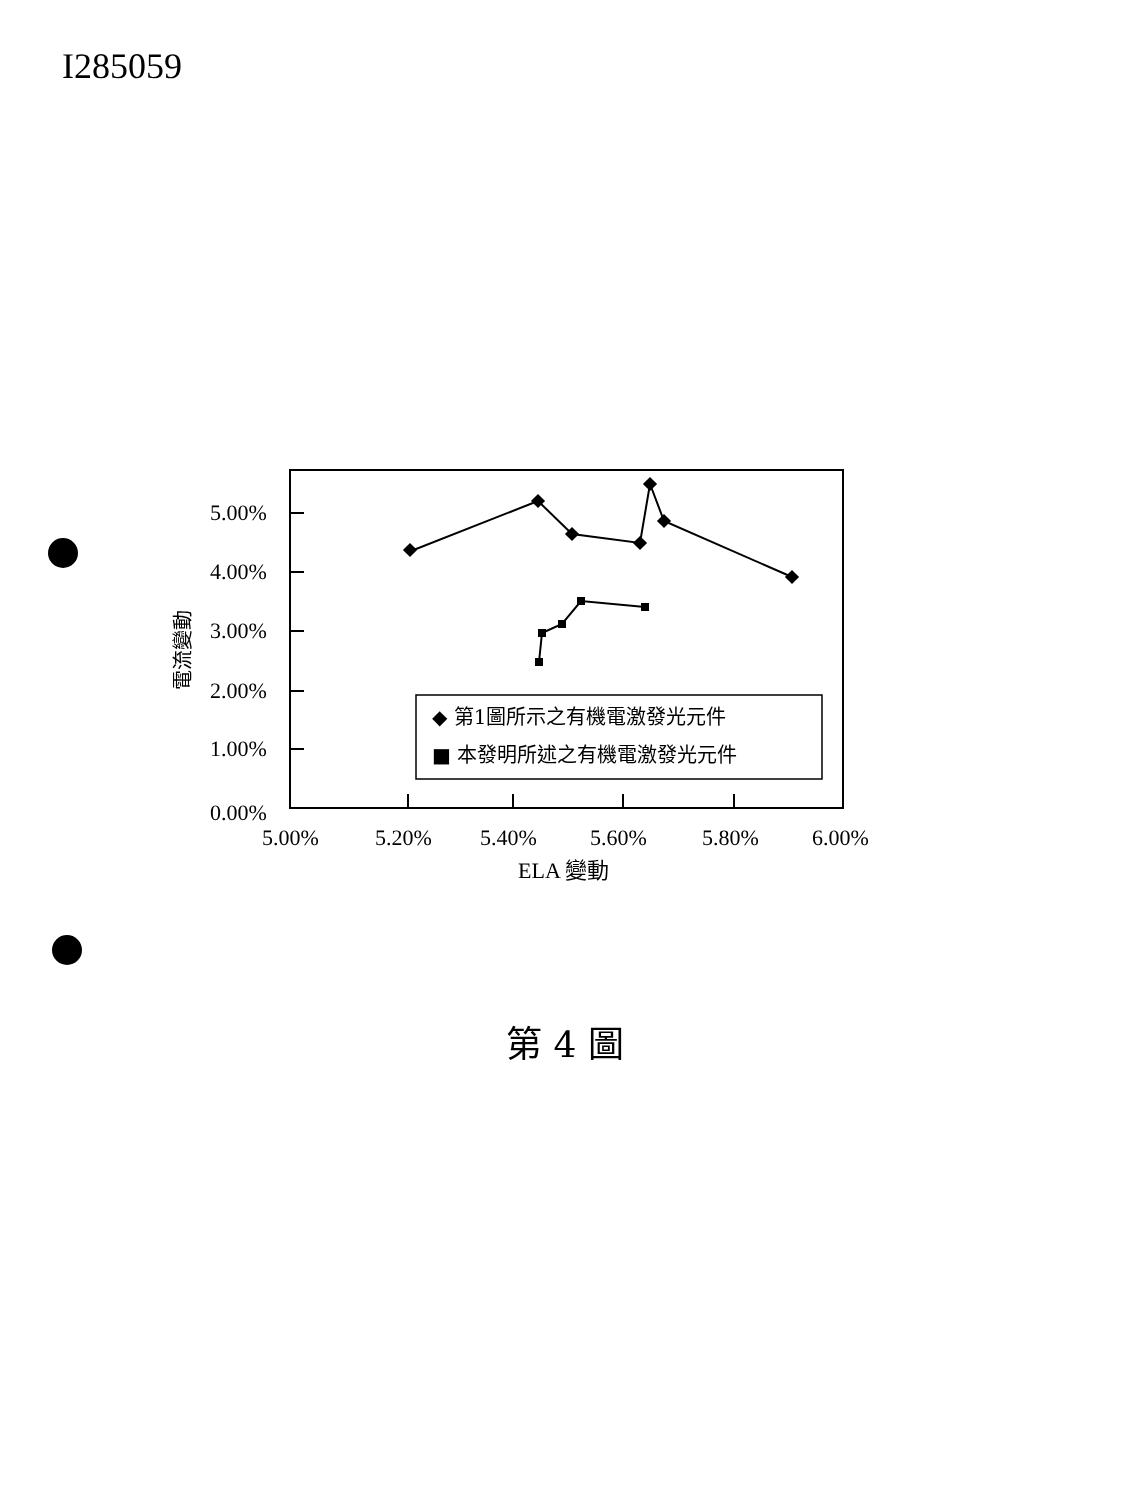I285059
5.00%
4.00%
3.00%
2.00%
1.00%
0.00%
5.00%
5.20%
5.40%
5.60%
5.80%
6.00%
ELA 變動
電流變動
◆ 第1圖所示之有機電激發光元件
■ 本發明所述之有機電激發光元件
第 4 圖